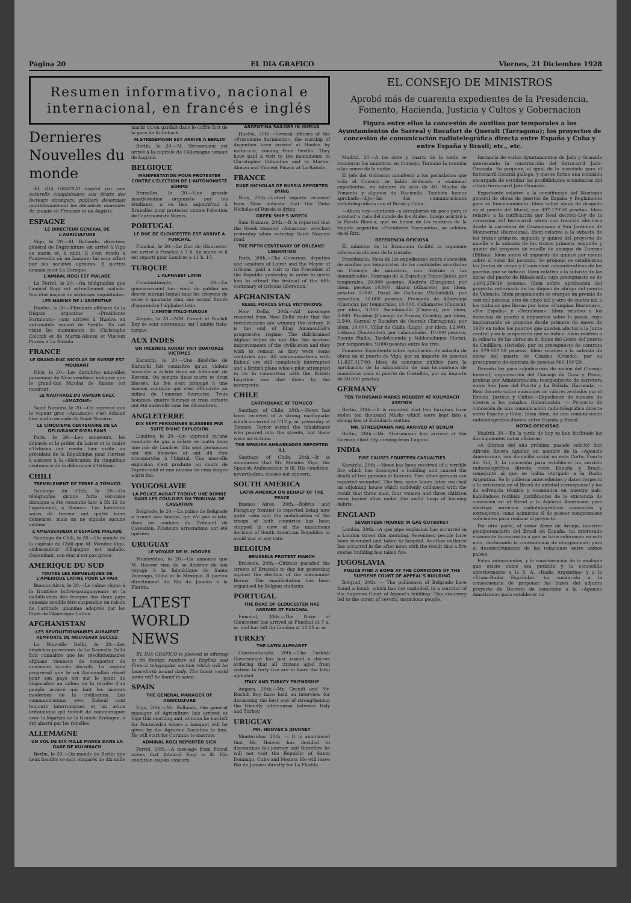Página 20 EL DIA GRAFICO Viernes, 21 Diciembre 1928
Resumen informativo, nacional e internacional, en francés e inglés
Dernieres Nouvelles du monde
EL DIA GRAFICO inspiré par une naturelle complaisance aux désirs des lecteurs étrangers, publiera desormais quotidiennement les dernières nouvelles du monde en Français et en Anglais.
ESPAGNE
LE DIRECTEUR GENERAL DE L'AGRICULTURE
Vigo, le 20.—M. Bellando, directeur général de l'Agriculture est arrivé à Vigo ce matin et, à midi, il s'est rendu à Pontevedra où un banquet lui sera offert par les sociétés agraires. Il partira demain pour La Corogne.
L'AMIRAL ROGI EST MALADE
Le Ferrol, le 20.—On télégraphie que l'amiral Rogi est actuellement malade. Son état inspire de sérieuses inquiétudes.
LES MARINS DE L'ARGENTINE
Huelva, le 20.—Plusieurs officiers de la frégate argentine «Presidente Sarmiento» sont arrivés à Huelva en automobile venant de Seville. Ils ont visité les monuments de Christophe Colomb et de Martin-Alonzo et Vincent Pinzón à La Rabida.
FRANCE
LE GRAND-DUC NICOLAS DE RUSSIE EST MOURANT
Nice, le 20.—Les dernières nouvelles parvenant de Nice semblent indiquer que le grand-duc Nicolas de Russie est mourant.
LE NAUFRAGE DU VAPEUR GREC «AMAZONE»
Saint Nazaire, le 20.—On apprend que le vapeur grec «Amazone» s'est échoué hier matin en rade de Saint Nazaire.
LE CINQUIEME CENTENAIRE DE LA DELIVRANCE D'ORLEANS
Paris, le 20.—Les senateurs, les députés et le préfet du Loiret et le maire d'Orléans ont rendu hier visite au président de la République pour l'inviter à assister à la célébration du cinquième centenaire de la délivrance d'Orléans.
CHILI
TREMBLEMENT DE TERRE A TOMUCO
Santiago du Chili, le 20.—On télégraphie qu'une forte sécousse sismique a été ressentie hier à 5h 12 de l'après-midi, à Tomuco. Les habitants saisis de terreur ont quitté leurs demeures, mais on ne signale aucune victime.
L'AMBASSADEUR D'ESPAGNE MALADE
Santiago du Chili, le 20.—On mande de la capitale du Chili que M. Mendez Vigo, ambassadeur d'Espagne est malade. Cependant, son état n'est pas grave.
AMERIQUE DU SUD
TOUTES LES REPUBLIQUES DE L'AMERIQUE LATINE POUR LA PAIX
Buenos Aires, le 20.—Le calme règne à la frontière bolivo-paraguayenne et la mobilisation des troupes des deux pays ennemis semble être suspendue en raison de l'attitude unanime adoptée par les Etats de l'Amérique Latine.
AFGHANISTAN
LES REVOLUTIONNAIRES AURAIENT REMPORTE DE NOUVEAUX SUCCES
La Nouvelle Delhi, le 20.—Les dépêches parvenues de La Nouvelle Delhi font connaître que les révolutionnaires afghans viennent de remporter de nouveaux succès décisifs. Le regime progressif que le roi Amanoullah rêvait pour son pays est sur le point de disparaître au milieu de la révolte d'un peuple arrieré qui hait les moeurs modernes de la civilisation. Les communications avec Kaboul sont toujours interrompues et un avion britannique qui tentait de communiquer avec la légation de la Grande Bretagne, a été abattu par les rebelles.
ALLEMAGNE
UN VOL DE DIX MILLE MARKS DANS LA GARE DE KULMBACH
Berlin, le 20.—On mande de Berlin que deux bandits se sont emparés de dix mille marks qu'on gardait dans le coffre fort de la gare de Kulmbach.
M.STRESEMANN EST ARRIVE A BERLIN
Berlin, le 20.—M. Stresemann est arrivé à la capitale de l'Allemagne venant de Lugano.
BELGIQUE
MANIFESTATION POUR PROTESTER CONTRE L'ELECTION DE L'AUTONOMISTE BORMS
Bruxelles, le 20.—Une grande manifestation organisée par les étudiants, a eu lieu aujourd'hui à Bruxelles pour protester contre l'élection de l'autonomiste Borms.
PORTUGAL
LE DUC DE GLOUCESTER EST ARRIVE A FUNCHAL
Funchal, le 20.—Le Duc de Gloucester est arrivé à Funchal à 7 h. du matin et il est reparti pour Londres à 11 h. 15.
TURQUIE
L'ALPHABET LATIN
Constantinople, le 20.—Le gouvernement turc vient de publier un decret suivant lequel tous les citoyens de seize à quarante cinq ans seront forcés d'apprendre l'alphabet latin.
L'AMITIE ITALO-TURQUE
Angora, le 20.—MM. Grandi et Ruchdi Bey se sont entretenus sur l'amitié italo-turque.
AUX INDES
UN INCENDIE AURAIT FAIT QUATORZE VICTIMES
Karatchi, le 20.—Une dépêche de Karatchi fait connaître qu'un violent incendie a éclaté dans un bâtiment de Keresin. On compte deux morts et deux blessés. Le feu s'est propagé à une maison contigüe qui s'est éffondrée au milieu de l'enorme fournaise. Trois hommes, quatre femmes et trois enfants ont été ensevelis sous les décombres.
ANGLETERRE
DIX SEPT PERSONNES BLESSEES PAR SUITE D'UNE EXPLOSION
Londres, le 20.—On apprend qu'une conduite de gaz a éclaté ce matin dans une rue de Londres. Dix sept personnes ont été blessées et ont dû être transportées à l'hôpital. Une nouvelle explosion s'est produite au cours de l'après-midi et une maison de cinq étages a pris feu.
YOUGOSLAVIE
LA POLICE AURAIT TROUVE UNE BOMBE DANS LES COULOIRS DU TRIBUNAL DE CASSATION
Belgrade, le 20.—La police de Belgrade a trouvé une bombe, qui n'a pas éclaté, dans les couloirs du Tribunal de Cassation. Plusieurs arrestations ont été opérées.
URUGUAY
LE VOYAGE DE M. HOOVER
Montevideo, le 20.—On annonce que M. Hoover vien de se désister de son voyage à la République de Santo Domingo, Cuba et le Méxique. Il partira directement de Rio de Janeiro à la Florida.
LATEST WORLD NEWS
EL DIA GRAFICO is pleased in offering to its foreign readers an English and French telegraphic section which will be henceforth issued daily. The latest world news will be found in same.
SPAIN
THE GENERAL MANAGER OF AGRICULTURE
Vigo, 20th.—Mr. Bellando, the general manager of Agriculture has arrived at Vigo this morning and, at noon he has left for Pontevedra where a banquet will be given by the Agrarian Societies to him. He will start for Corunna to-morrow.
ADMIRAL ROGI REPORTED SICK
Ferrol, 20th.—A message from Ferrol states that Admiral Rogi is ill. His condition causes concern.
ARGENTINA SAILORS IN HUELVA
Huelva, 20th.—Several officers of the «Presidente Sarmiento», the warship of Argentine have arrived at Huelva by motor-car, coming from Sevilla. They have paid a visit to the monuments to Christopher Columbus and to Martin-Alonzo and Vincent Pinzon at La Rabida.
FRANCE
DUKE NICHOLAS OF RUSSIA REPORTED DYING
Nice, 20th.—Latest reports received from Nice indicate that the Duke Nicholas of Russia is dying.
GREEK SHIP'S WRECK
Sain Nazaire, 20th.—It is reported that the Greek steamer «Amazone» wrecked yesterday when entering Saint Nazaire road.
THE FIFTH CENTENARY OF ORLEANS' LIBERATION
Paris, 20th.—The Governor, deputies and senators of Loiret and the Mayor of Orleans, paid a visit to the President of the Republic yesterday in order to invite him to attend the festival of the fifth centenary of Orleans liberation.
AFGHANISTAN
REBEL FORCES STILL VICTORIOUS
New Delhi, 20th.—All messages received from New Delhi state that the revolutionists are winning the victory. It is the end of King Amanoullah's progressive regime. The dull-brained Afghan tribes do not like the modern improvements of the civilisation and they wish to remain as they were some centuries ago. All communications with Kaboul are still completely interrupted and a British plane whose pilot attempted to be in connection with the British Legation was shot down by the insurgents.
CHILE
EARTHQUAKE AT TOMUCO
Santiago of Chile, 20th.—News has been received of a strong earthquake which occurred at 5'12 p. m. yesterday at Tomuco. Terror seized the inhabitants who poured into the streets, but there were no victims.
THE SPANISH AMBASSADOR REPORTED ILL
Santiago of Chile, 20th.—It is announced that Mr. Mendez Vigo, the Spanish Ambassador, is ill. His condition, nevertheless, causes not concern.
SOUTH AMERICA
LATIN AMERICA ON BEHALF OF THE PEACE
Buenos Aires, 20th.—Bolivia and Paraguay frontier is reported being now quite calm and the mobilisation of the troops of both countries has been stopped in view of the unanimous decision of South American Republics to avoid war at any rate.
BELGIUM
BRUSSELS PROTEST MARCH
Brussels, 20th.—Citizens paraded the streets of Brussels to day for protesting against the election of the autonomist Borms. The manifestation has been organised by Belgian students.
PORTUGAL
THE DUKE OF GLOUCESTER HAS ARRIVED AT FUNCHAL
Funchal, 20th.—The Duke of Gloucester has arrived at Funchal at 7 a. m. and has left for London at 11'15 a. m.
TURKEY
THE LATIN ALPHABET
Constantinople, 20th.—The Turkish Government has just issued a decree ordering that all citizens aged from sixteen to forty five are to learn the latin alphabet.
ITALY AND TURKEY FRIENDSHIP
Angora, 20th.—Mr. Grandi and Mr. Ruchdi Bey have held an interview for discussing the best way of strengthening the friendly intercourse between Italy and Turkey.
URUGUAY
MR. HOOVER'S JOURNEY
Montevideo, 20th. — It is announced that Mr. Hoover has decided to discontinue his journey and therefore he will not visit the Republic of Santo Domingo, Cuba and Mexico. He will leave Rio de Janeiro directly for La Florida.
EL CONSEJO DE MINISTROS
Aprobó más de cuarenta expedientes de la Presidencia, Fomento, Hacienda, Justicia y Cultos y Gobernacion
Figura entre ellos la concesión de auxilios por temporales a los Ayuntamientos de Sarreal y Rocafort de Queralt (Tarragona); los proyectos de concesión de comunicación radiotelegráfica directa entre España y Cuba y entre España y Brasil; etc., etc.
Madrid, 20.—A las siete y cuarto de la tarde se reunieron los ministros en Consejo. Terminó la reunión a las nueve de la noche.
El jefe del Gobierno manifestó a los periodistas que todo el Consejo se había dedicado a examinar expedientes, en número de más de 40. Mucho de Fomento y algunos de Hacienda. También hemos aprobado—dijo—las dos comunicaciones radiotelegráficas con el Brasil y Cuba.
—Ahora voy—continuó—a arreglarme un poco para ir a comer a casa del conde de los Andes. Luego asistiré a la Fiesta Blanca, que en honor de los marinos de la fragata argentina «Presidente Sarmiento», se celebra en el Ritz.
REFERENCIA OFICIOSA
El ministro de la Economía facilitó la siguiente referencia oficiosa de lo tratado:
Presidencia: Nota de los expedientes sobre concesión de auxilios por temporales, de las cantidades acordadas en Consejo de ministros, con destino a los damnificados: Santiago de la Espada y Togos (Jaén), por temporales, 20.000 pesetas. Aladrén (Zaragoza), por ídem, pesetas 10.000. Alazor (Albacete), por ídem, pesetas 5.000. Pozal de Gallinas (Valladolid), por incendios, 30.000 pesetas. Fresneda de Albaralejo (Cuenca), por temporales, 10.000. Cañamares (Cuenca), por idem, 5.000. Sacedoncillo (Cuenca), por ídem, 3.000. Proafina (Concejo de Proaza, Oviedo), por ídem, 2.500. Sarreal y Rocafort de Queralt (Tarragona), por ídem, 10.000. Villar de Cuiña (Lugo), por ídem, 12.000. Liébana (Santander), por calamidades, 10.000 pesetas. Fuente Pinilla, Tardelcuende y Valdemaluque (Soria), por temporales, 9.000 pesetas entre los tres.
Fomento: Expediente sobre aprobación de subasta de obras en el puerto de Vigo, por su importe de pesetas 11.827.317'60. Idem de concurso público para la aprobación de la adquisición de una locomotora de maniobras para el puerto de Castellón, por su importe de 50.000 pesetas.
GERMANY
TEN THOUSAND MARKS ROBBERY AT KULMBACH STATION
Berlin, 20th.—It is reported that two burglars have stolen ten thousand Marks which were kept into a strong box at Kulmbach station.
MR. STRESEMANN HAS ARRIVED AT BERLIN
Berlin, 20th.—Mr. Stresemann has arrived at the German chief city, coming from Lugano.
INDIA
FIRE CAUSES FOURTEEN CASUALTIES
Karatchi, 20th.—News has been received of a terrible fire which has destroyed a building and caused the death of two persons at Keresin. Two other persons are reported wounded. The fire, some hours later, reached an adjoining house which suddenly collapsed with the result that three men, four women and three children were buried alive under the awful heap of burning debris.
ENGLAND
SEVENTEEN INJURED IN GAS OUTBURST
London, 20th.—A gas pipe explosion has occurred in a London street this morning. Seventeen people have been wounded and taken to hospital. Another outburst has occurred in the after-noon with the result that a five stories building has taken fire.
JUGOSLAVIA
POLICE FIND A BOMB AT THE CORRIDORS OF THE SUPREME COURT OF APPEAL'S BUILDING
Belgrad, 20th. — The policemen of Belgrade have found a bomb, which has not exploded, in a corridor of the Supreme Court of Appeal's building. This discovery led to the arrest of several suspicious people.
Instancia de varios Ayuntamientos de Jaén y Granada interesando la construcción del ferrocarril Jaén-Granada. Se propone, al igual de lo acordado para el ferrocarril Central gallego, y que se forme una comisión encargada de estudiar las posibilidades económicas del citado ferrocarril Jaén-Granada.
Expediente relativo a la constitución del Montepío general de obras de puertos de España y Reglamento para su funcionamiento. Idem sobre obras de dragado en el puerto del Musel, por 497.179'84 pesetas. Idem relativo a la ratificación por Real decreto-Ley de la concesión del ferrocarril aéreo con tracción eléctrica desde la carretera de Casamasana a San Jerónimo de Montserrat (Barcelona). Idem relativo a la subasta de los trozos primero, segundo y quinto del proyecto de muelle a la subasta de los trozos primero, segundo y quinto del proyecto de muelle de atraque de Zorroza (Bilbao). Idem sobre el impuesto de quince por ciento sobre el valor del pescado. Se propone se establezcan las Juntas de obras y Comisiones administrativas de los puertos que se indican. Idem relativo a la subasta de las obras del puerto de Ribadesella cuyo presupuesto es de 1.601.256'16 pesetas. Idem sobre aprobación del proyecto reformado de los diques de abrigo del puerto de Valencia. Idem proponiendo se otorgue un premio de seis mil pesetas, otro de cinco mil y otro de cuatro mil a los trabajos que llevan por lema «Campina Bustenari», «Por España» y «Petroleum». Idem relativo a los derechos de puerto e impuestos sobre la pesca, cuya implantación se propone desde primero de enero de 1929 en todos los puertos que queden afectos a la Junta central y en la proporción que se indica. Idem relativo a la subasta de las obras en el dique del Oeste del puerto de Cudillero, (Oviedo), por su presupuesto de contrata de 579.559'50 pesetas. Idem relativo a la subasta de obras del puerto de Candas (Oviedo), por su presupuesto de contrata de pesetas 960.180'29.
Decreto ley para adjudicación de zación del Consejo forestal; organización del Consejo de Caza y Pesca, probras por Administración; reorganiyecto de carretera entre San Juan del Puerto y La Rábida. Hacienda. — Real decreto sobre emisiones de valores avalados por el Estado. Justicia y Cultos.—Expediente de subasta de víveres a los penales. Gobernación. — Proyecto de concesión de una comunicación radiotelegráfica directa entre España y Cuba. Idem ídem, de una comunicación radiotelegráfica directa entre España y Brasil.
NOTAS OFICIOSAS
Madrid, 20.—En la tarde de hoy se han facilitado las dos siguientes notas oficiosas:
«A últimos del año próximo pasado solicitó don Alfredo Rivera Aguilar, en nombre de la «Agencia Americana», con domicilio social en esta Corte, Puerta del Sol, 3, la concesión para establecer un servicio radiotelegráfico directo entre España y Brasil, semejante al que se había otorgado a la Radio Argentina. Se le pidieron antecedentes y datos respecto a la existencia en el Brasil de entidad corresponsal y los de solvencia técnica y económica en nuestro país, habiéndose recibido justificantes de la existencia de concesión en el Brasil a la Agencia Americana para efectuar servicios radiotelegráficos nacionales y extranjeros, como asimismo el de poseer compromisos suficientes para realizar el proyecto.
Por otra parte, el señor Alvez de Araujo, ministro plenipotenciario del Brasil en España, ha interesado vivamente la concesión a que se hace referencia en esta nota, declarando la conveniencia de otorgamiento para el desenvolvimiento de las relaciones entre ambos países.
Estos antecedentes, y la consideración de la analogía que existe entre esa petición y la concedida anteriormente a la S. A. «Radio Argentina» y a la «Trans-Radio Española», ha conducido a la consecuencia de proponer las bases del adjunto proyecto de Decreto de concesión a la «Agencia Americana» para establecer un